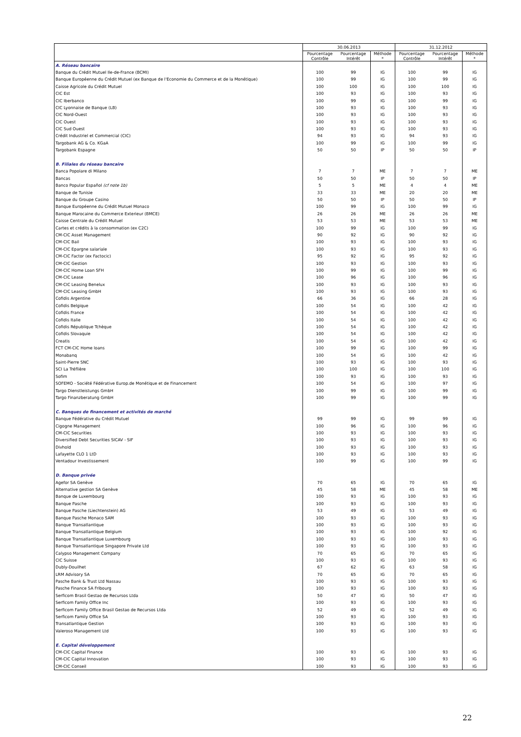| | 30.06.2013 | | | 31.12.2012 | | |
| --- | --- | --- | --- | --- | --- | --- |
| | Pourcentage Contrôle | Pourcentage Intérêt | Méthode * | Pourcentage Contrôle | Pourcentage Intérêt | Méthode * |
| A. Réseau bancaire | | | | | | |
| Banque du Crédit Mutuel Ile-de-France (BCMI) | 100 | 99 | IG | 100 | 99 | IG |
| Banque Européenne du Crédit Mutuel (ex Banque de l'Economie du Commerce et de la Monétique) | 100 | 99 | IG | 100 | 99 | IG |
| Caisse Agricole du Crédit Mutuel | 100 | 100 | IG | 100 | 100 | IG |
| CIC Est | 100 | 93 | IG | 100 | 93 | IG |
| CIC Iberbanco | 100 | 99 | IG | 100 | 99 | IG |
| CIC Lyonnaise de Banque (LB) | 100 | 93 | IG | 100 | 93 | IG |
| CIC Nord-Ouest | 100 | 93 | IG | 100 | 93 | IG |
| CIC Ouest | 100 | 93 | IG | 100 | 93 | IG |
| CIC Sud Ouest | 100 | 93 | IG | 100 | 93 | IG |
| Crédit Industriel et Commercial (CIC) | 94 | 93 | IG | 94 | 93 | IG |
| Targobank AG & Co. KGaA | 100 | 99 | IG | 100 | 99 | IG |
| Targobank Espagne | 50 | 50 | IP | 50 | 50 | IP |
| B. Filiales du réseau bancaire | | | | | | |
| Banca Popolare di Milano | 7 | 7 | ME | 7 | 7 | ME |
| Bancas | 50 | 50 | IP | 50 | 50 | IP |
| Banco Popular Español (cf note 1b) | 5 | 5 | ME | 4 | 4 | ME |
| Banque de Tunisie | 33 | 33 | ME | 20 | 20 | ME |
| Banque du Groupe Casino | 50 | 50 | IP | 50 | 50 | IP |
| Banque Européenne du Crédit Mutuel Monaco | 100 | 99 | IG | 100 | 99 | IG |
| Banque Marocaine du Commerce Exterieur (BMCE) | 26 | 26 | ME | 26 | 26 | ME |
| Caisse Centrale du Crédit Mutuel | 53 | 53 | ME | 53 | 53 | ME |
| Cartes et crédits à la consommation (ex C2C) | 100 | 99 | IG | 100 | 99 | IG |
| CM-CIC Asset Management | 90 | 92 | IG | 90 | 92 | IG |
| CM-CIC Bail | 100 | 93 | IG | 100 | 93 | IG |
| CM-CIC Epargne salariale | 100 | 93 | IG | 100 | 93 | IG |
| CM-CIC Factor (ex Factocic) | 95 | 92 | IG | 95 | 92 | IG |
| CM-CIC Gestion | 100 | 93 | IG | 100 | 93 | IG |
| CM-CIC Home Loan SFH | 100 | 99 | IG | 100 | 99 | IG |
| CM-CIC Lease | 100 | 96 | IG | 100 | 96 | IG |
| CM-CIC Leasing Benelux | 100 | 93 | IG | 100 | 93 | IG |
| CM-CIC Leasing GmbH | 100 | 93 | IG | 100 | 93 | IG |
| Cofidis Argentine | 66 | 36 | IG | 66 | 28 | IG |
| Cofidis Belgique | 100 | 54 | IG | 100 | 42 | IG |
| Cofidis France | 100 | 54 | IG | 100 | 42 | IG |
| Cofidis Italie | 100 | 54 | IG | 100 | 42 | IG |
| Cofidis République Tchèque | 100 | 54 | IG | 100 | 42 | IG |
| Cofidis Slovaquie | 100 | 54 | IG | 100 | 42 | IG |
| Creatis | 100 | 54 | IG | 100 | 42 | IG |
| FCT CM-CIC Home loans | 100 | 99 | IG | 100 | 99 | IG |
| Monabanq | 100 | 54 | IG | 100 | 42 | IG |
| Saint-Pierre SNC | 100 | 93 | IG | 100 | 93 | IG |
| SCI La Tréflière | 100 | 100 | IG | 100 | 100 | IG |
| Sofim | 100 | 93 | IG | 100 | 93 | IG |
| SOFEMO - Société Fédérative Europ.de Monétique et de Financement | 100 | 54 | IG | 100 | 97 | IG |
| Targo Dienstleistungs GmbH | 100 | 99 | IG | 100 | 99 | IG |
| Targo Finanzberatung GmbH | 100 | 99 | IG | 100 | 99 | IG |
| C. Banques de financement et activités de marché | | | | | | |
| Banque Fédérative du Crédit Mutuel | 99 | 99 | IG | 99 | 99 | IG |
| Cigogne Management | 100 | 96 | IG | 100 | 96 | IG |
| CM-CIC Securities | 100 | 93 | IG | 100 | 93 | IG |
| Diversified Debt Securities SICAV - SIF | 100 | 93 | IG | 100 | 93 | IG |
| Divhold | 100 | 93 | IG | 100 | 93 | IG |
| Lafayette CLO 1 LtD | 100 | 93 | IG | 100 | 93 | IG |
| Ventadour Investissement | 100 | 99 | IG | 100 | 99 | IG |
| D. Banque privée | | | | | | |
| Agefor SA Genève | 70 | 65 | IG | 70 | 65 | IG |
| Alternative gestion SA Genève | 45 | 58 | ME | 45 | 58 | ME |
| Banque de Luxembourg | 100 | 93 | IG | 100 | 93 | IG |
| Banque Pasche | 100 | 93 | IG | 100 | 93 | IG |
| Banque Pasche (Liechtenstein) AG | 53 | 49 | IG | 53 | 49 | IG |
| Banque Pasche Monaco SAM | 100 | 93 | IG | 100 | 93 | IG |
| Banque Transatlantique | 100 | 93 | IG | 100 | 93 | IG |
| Banque Transatlantique Belgium | 100 | 93 | IG | 100 | 92 | IG |
| Banque Transatlantique Luxembourg | 100 | 93 | IG | 100 | 93 | IG |
| Banque Transatlantique Singapore Private Ltd | 100 | 93 | IG | 100 | 93 | IG |
| Calypso Management Company | 70 | 65 | IG | 70 | 65 | IG |
| CIC Suisse | 100 | 93 | IG | 100 | 93 | IG |
| Dubly-Douilhet | 67 | 62 | IG | 63 | 58 | IG |
| LRM Advisory SA | 70 | 65 | IG | 70 | 65 | IG |
| Pasche Bank & Trust Ltd Nassau | 100 | 93 | IG | 100 | 93 | IG |
| Pasche Finance SA Fribourg | 100 | 93 | IG | 100 | 93 | IG |
| Serficom Brasil Gestao de Recursos Ltda | 50 | 47 | IG | 50 | 47 | IG |
| Serficom Family Office Inc | 100 | 93 | IG | 100 | 93 | IG |
| Serficom Family Office Brasil Gestao de Recursos Ltda | 52 | 49 | IG | 52 | 49 | IG |
| Serficom Family Office SA | 100 | 93 | IG | 100 | 93 | IG |
| Transatlantique Gestion | 100 | 93 | IG | 100 | 93 | IG |
| Valeroso Management Ltd | 100 | 93 | IG | 100 | 93 | IG |
| E. Capital développement | | | | | | |
| CM-CIC Capital Finance | 100 | 93 | IG | 100 | 93 | IG |
| CM-CIC Capital Innovation | 100 | 93 | IG | 100 | 93 | IG |
| CM-CIC Conseil | 100 | 93 | IG | 100 | 93 | IG |
22